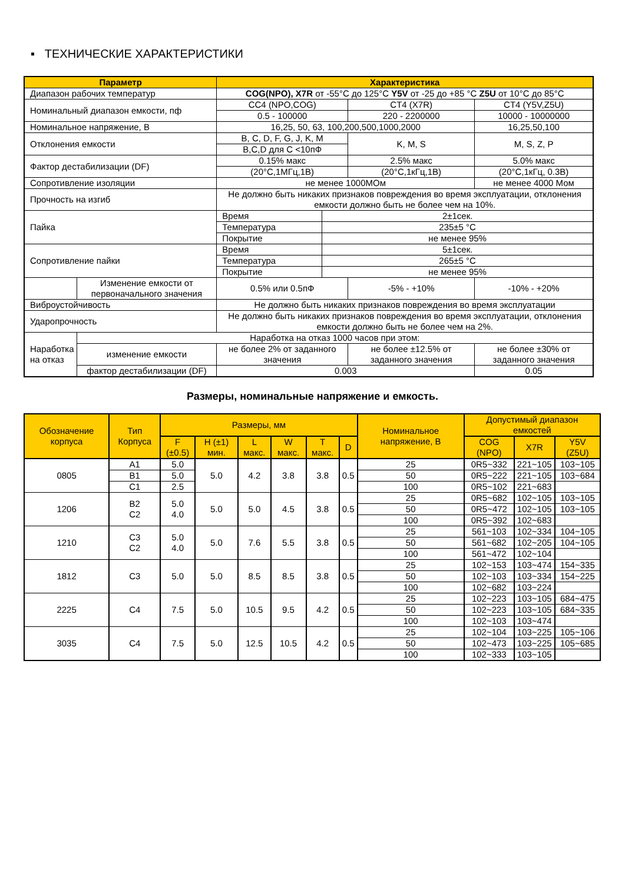▪ ТЕХНИЧЕСКИЕ ХАРАКТЕРИСТИКИ
| Параметр | | Характеристика | | | |
| --- | --- | --- | --- | --- | --- |
| Диапазон рабочих температур | | COG(NPO), X7R от -55°С до 125°С Y5V от -25 до +85 °С Z5U от 10°С до 85°С | | | |
| Номинальный диапазон емкости, пф | | CC4 (NPO,COG) | | CT4 (X7R) | CT4 (Y5V,Z5U) |
| | | 0.5 - 100000 | | 220 - 2200000 | 10000 - 10000000 |
| Номинальное напряжение, В | | 16,25, 50, 63, 100,200,500,1000,2000 | | | 16,25,50,100 |
| Отклонения емкости | | B, C, D, F, G, J, K, M | | K, M, S | M, S, Z, P |
| | | B,C,D для C <10пФ | | | |
| Фактор дестабилизации (DF) | | 0.15% макс | | 2.5% макс | 5.0% макс |
| | | (20°С,1МГц,1В) | | (20°С,1кГц,1В) | (20°С,1кГц, 0.3В) |
| Сопротивление изоляции | | не менее 1000МОм | | | не менее 4000 Мом |
| Прочность на изгиб | | Не должно быть никаких признаков повреждения во время эксплуатации, отклонения емкости должно быть не более чем на 10%. | | | |
| Пайка | | Время | 2±1сек. | | |
| | | Температура | 235±5 °С | | |
| | | Покрытие | не менее 95% | | |
| Сопротивление пайки | | Время | 5±1сек. | | |
| | | Температура | 265±5 °С | | |
| | | Покрытие | не менее 95% | | |
| | Изменение емкости от первоначального значения | 0.5% или 0.5пФ | | -5% - +10% | -10% - +20% |
| Виброустойчивость | | Не должно быть никаких признаков повреждения во время эксплуатации | | | |
| Ударопрочность | | Не должно быть никаких признаков повреждения во время эксплуатации, отклонения емкости должно быть не более чем на 2%. | | | |
| Наработка на отказ | Наработка на отказ 1000 часов при этом: | | | | |
| | изменение емкости | не более 2% от заданного значения | | не более ±12.5% от заданного значения | не более ±30% от заданного значения |
| | фактор дестабилизации (DF) | 0.003 | | | 0.05 |
Размеры, номинальные напряжение и емкость.
| Обозначение корпуса | Тип Корпуса | Размеры, мм | | | | | | Номинальное напряжение, В | Допустимый диапазон емкостей | | |
| --- | --- | --- | --- | --- | --- | --- | --- | --- | --- | --- | --- |
| | | F (±0.5) | H (±1) мин. | L макс. | W макс. | T макс. | D | | COG (NPO) | X7R | Y5V (Z5U) |
| 0805 | A1 | 5.0 | 5.0 | 4.2 | 3.8 | 3.8 | 0.5 | 25 | 0R5~332 | 221~105 | 103~105 |
| | B1 | 5.0 | | | | | | 50 | 0R5~222 | 221~105 | 103~684 |
| | C1 | 2.5 | | | | | | 100 | 0R5~102 | 221~683 | |
| 1206 | B2 C2 | 5.0 4.0 | 5.0 | 5.0 | 4.5 | 3.8 | 0.5 | 25 | 0R5~682 | 102~105 | 103~105 |
| | | | | | | | | 50 | 0R5~472 | 102~105 | 103~105 |
| | | | | | | | | 100 | 0R5~392 | 102~683 | |
| 1210 | C3 C2 | 5.0 4.0 | 5.0 | 7.6 | 5.5 | 3.8 | 0.5 | 25 | 561~103 | 102~334 | 104~105 |
| | | | | | | | | 50 | 561~682 | 102~205 | 104~105 |
| | | | | | | | | 100 | 561~472 | 102~104 | |
| 1812 | C3 | 5.0 | 5.0 | 8.5 | 8.5 | 3.8 | 0.5 | 25 | 102~153 | 103~474 | 154~335 |
| | | | | | | | | 50 | 102~103 | 103~334 | 154~225 |
| | | | | | | | | 100 | 102~682 | 103~224 | |
| 2225 | C4 | 7.5 | 5.0 | 10.5 | 9.5 | 4.2 | 0.5 | 25 | 102~223 | 103~105 | 684~475 |
| | | | | | | | | 50 | 102~223 | 103~105 | 684~335 |
| | | | | | | | | 100 | 102~103 | 103~474 | |
| 3035 | C4 | 7.5 | 5.0 | 12.5 | 10.5 | 4.2 | 0.5 | 25 | 102~104 | 103~225 | 105~106 |
| | | | | | | | | 50 | 102~473 | 103~225 | 105~685 |
| | | | | | | | | 100 | 102~333 | 103~105 | |